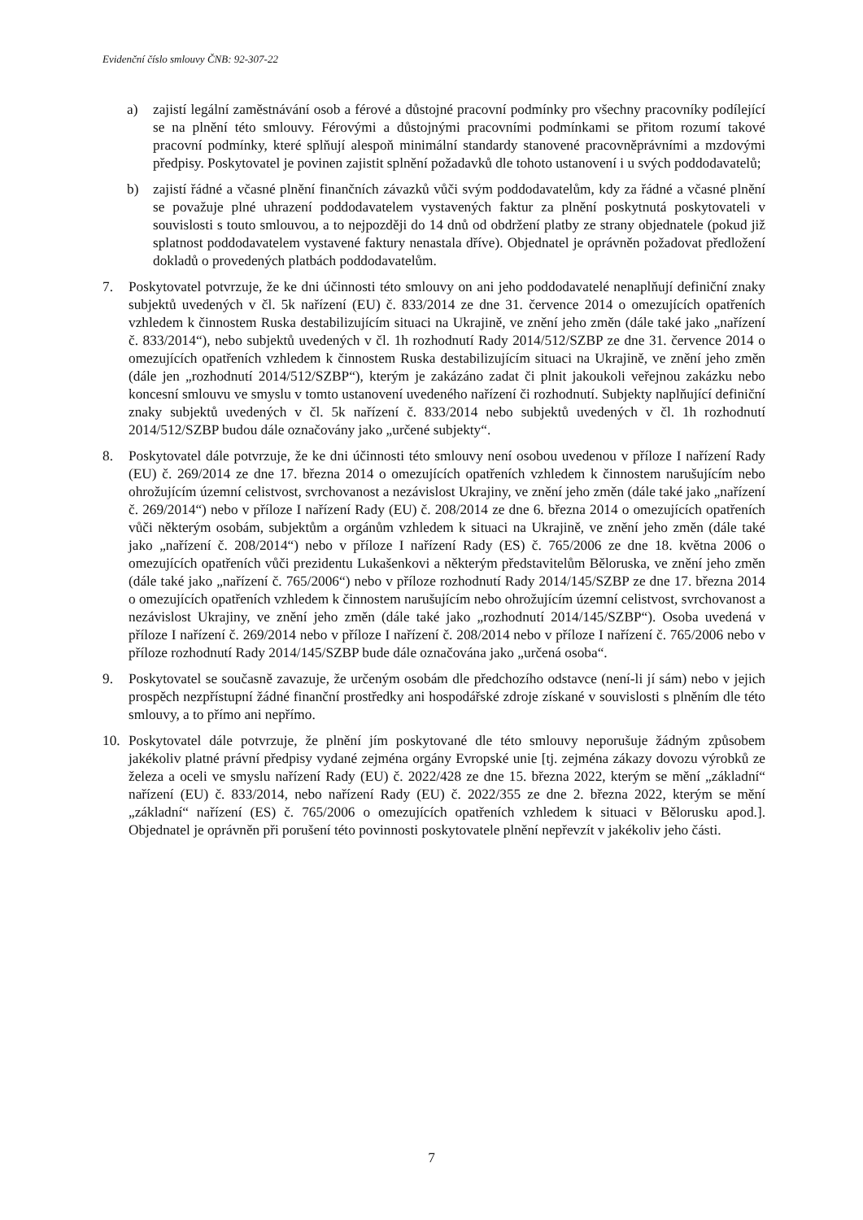Evidenční číslo smlouvy ČNB: 92-307-22
a) zajistí legální zaměstnávání osob a férové a důstojné pracovní podmínky pro všechny pracovníky podílející se na plnění této smlouvy. Férovými a důstojnými pracovními podmínkami se přitom rozumí takové pracovní podmínky, které splňují alespoň minimální standardy stanovené pracovněprávními a mzdovými předpisy. Poskytovatel je povinen zajistit splnění požadavků dle tohoto ustanovení i u svých poddodavatelů;
b) zajistí řádné a včasné plnění finančních závazků vůči svým poddodavatelům, kdy za řádné a včasné plnění se považuje plné uhrazení poddodavatelem vystavených faktur za plnění poskytnutá poskytovateli v souvislosti s touto smlouvou, a to nejpozději do 14 dnů od obdržení platby ze strany objednatele (pokud již splatnost poddodavatelem vystavené faktury nenastala dříve). Objednatel je oprávněn požadovat předložení dokladů o provedených platbách poddodavatelům.
7. Poskytovatel potvrzuje, že ke dni účinnosti této smlouvy on ani jeho poddodavatelé nenaplňují definiční znaky subjektů uvedených v čl. 5k nařízení (EU) č. 833/2014 ze dne 31. července 2014 o omezujících opatřeních vzhledem k činnostem Ruska destabilizujícím situaci na Ukrajině, ve znění jeho změn (dále také jako „nařízení č. 833/2014“), nebo subjektů uvedených v čl. 1h rozhodnutí Rady 2014/512/SZBP ze dne 31. července 2014 o omezujících opatřeních vzhledem k činnostem Ruska destabilizujícím situaci na Ukrajině, ve znění jeho změn (dále jen „rozhodnutí 2014/512/SZBP“), kterým je zakázáno zadat či plnit jakoukoli veřejnou zakázku nebo koncesní smlouvu ve smyslu v tomto ustanovení uvedeného nařízení či rozhodnutí. Subjekty naplňující definiční znaky subjektů uvedených v čl. 5k nařízení č. 833/2014 nebo subjektů uvedených v čl. 1h rozhodnutí 2014/512/SZBP budou dále označovány jako „určené subjekty“.
8. Poskytovatel dále potvrzuje, že ke dni účinnosti této smlouvy není osobou uvedenou v příloze I nařízení Rady (EU) č. 269/2014 ze dne 17. března 2014 o omezujících opatřeních vzhledem k činnostem narušujícím nebo ohrožujícím územní celistvost, svrchovanost a nezávislost Ukrajiny, ve znění jeho změn (dále také jako „nařízení č. 269/2014“) nebo v příloze I nařízení Rady (EU) č. 208/2014 ze dne 6. března 2014 o omezujících opatřeních vůči některým osobám, subjektům a orgánům vzhledem k situaci na Ukrajině, ve znění jeho změn (dále také jako „nařízení č. 208/2014“) nebo v příloze I nařízení Rady (ES) č. 765/2006 ze dne 18. května 2006 o omezujících opatřeních vůči prezidentu Lukašenkovi a některým představitelům Běloruska, ve znění jeho změn (dále také jako „nařízení č. 765/2006“) nebo v příloze rozhodnutí Rady 2014/145/SZBP ze dne 17. března 2014 o omezujících opatřeních vzhledem k činnostem narušujícím nebo ohrožujícím územní celistvost, svrchovanost a nezávislost Ukrajiny, ve znění jeho změn (dále také jako „rozhodnutí 2014/145/SZBP“). Osoba uvedená v příloze I nařízení č. 269/2014 nebo v příloze I nařízení č. 208/2014 nebo v příloze I nařízení č. 765/2006 nebo v příloze rozhodnutí Rady 2014/145/SZBP bude dále označována jako „určená osoba“.
9. Poskytovatel se současně zavazuje, že určeným osobám dle předchozího odstavce (není-li jí sám) nebo v jejich prospěch nezpřístupní žádné finanční prostředky ani hospodářské zdroje získané v souvislosti s plněním dle této smlouvy, a to přímo ani nepřímo.
10. Poskytovatel dále potvrzuje, že plnění jím poskytované dle této smlouvy neporušuje žádným způsobem jakékoliv platné právní předpisy vydané zejména orgány Evropské unie [tj. zejména zákazy dovozu výrobků ze železa a oceli ve smyslu nařízení Rady (EU) č. 2022/428 ze dne 15. března 2022, kterým se mění „základní“ nařízení (EU) č. 833/2014, nebo nařízení Rady (EU) č. 2022/355 ze dne 2. března 2022, kterým se mění „základní“ nařízení (ES) č. 765/2006 o omezujících opatřeních vzhledem k situaci v Bělorusku apod.]. Objednatel je oprávněn při porušení této povinnosti poskytovatele plnění nepřevzít v jakékoliv jeho části.
7